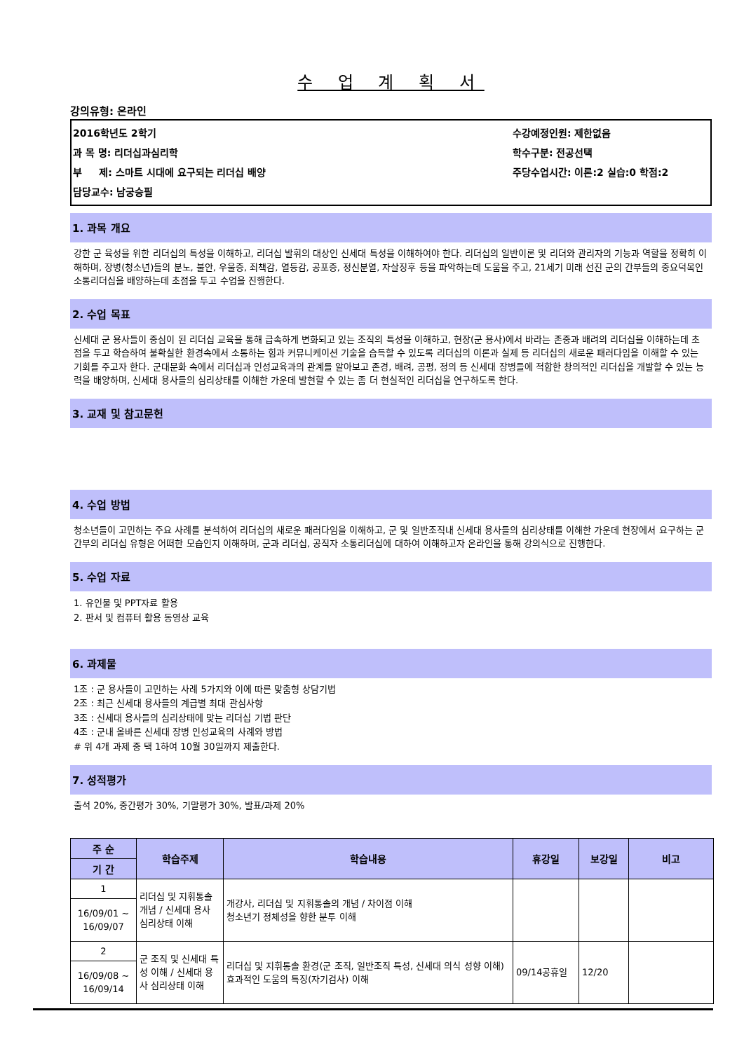수 업 계 획 서
강의유형: 온라인
2016학년도 2학기
과 목 명: 리더십과심리학
부 제: 스마트 시대에 요구되는 리더십 배양
담당교수: 남궁승필
수강예정인원: 제한없음
학수구분: 전공선택
주당수업시간: 이론:2 실습:0 학점:2
1. 과목 개요
강한 군 육성을 위한 리더십의 특성을 이해하고, 리더십 발휘의 대상인 신세대 특성을 이해하여야 한다. 리더십의 일반이론 및 리더와 관리자의 기능과 역할을 정확히 이해하며, 장병(청소년)들의 분노, 불안, 우울증, 죄책감, 열등감, 공포증, 정신분열, 자살징후 등을 파악하는데 도움을 주고, 21세기 미래 선진 군의 간부들의 중요덕목인 소통리더십을 배양하는데 초점을 두고 수업을 진행한다.
2. 수업 목표
신세대 군 용사들이 중심이 된 리더십 교육을 통해 급속하게 변화되고 있는 조직의 특성을 이해하고, 현장(군 용사)에서 바라는 존중과 배려의 리더십을 이해하는데 초점을 두고 학습하여 불확실한 환경속에서 소통하는 힘과 커뮤니케이션 기술을 습득할 수 있도록 리더십의 이론과 실제 등 리더십의 새로운 패러다임을 이해할 수 있는 기회를 주고자 한다. 군대문화 속에서 리더십과 인성교육과의 관계를 알아보고 존경, 배려, 공평, 정의 등 신세대 장병들에 적합한 창의적인 리더십을 개발할 수 있는 능력을 배양하며, 신세대 용사들의 심리상태를 이해한 가운데 발현할 수 있는 좀 더 현실적인 리더십을 연구하도록 한다.
3. 교재 및 참고문헌
4. 수업 방법
청소년들이 고민하는 주요 사례를 분석하여 리더십의 새로운 패러다임을 이해하고, 군 및 일반조직내 신세대 용사들의 심리상태를 이해한 가운데 현장에서 요구하는 군 간부의 리더십 유형은 어떠한 모습인지 이해하며, 군과 리더십, 공직자 소통리더십에 대하여 이해하고자 온라인을 통해 강의식으로 진행한다.
5. 수업 자료
1. 유인물 및 PPT자료 활용
2. 판서 및 컴퓨터 활용 동영상 교육
6. 과제물
1조 : 군 용사들이 고민하는 사례 5가지와 이에 따른 맞춤형 상담기법
2조 : 최근 신세대 용사들의 계급별 최대 관심사항
3조 : 신세대 용사들의 심리상태에 맞는 리더십 기법 판단
4조 : 군내 올바른 신세대 장병 인성교육의 사례와 방법
# 위 4개 과제 중 택 1하여 10월 30일까지 제출한다.
7. 성적평가
출석 20%, 중간평가 30%, 기말평가 30%, 발표/과제 20%
| 주 순 | 학습주제 | 학습내용 | 휴강일 | 보강일 | 비고 |
| --- | --- | --- | --- | --- | --- |
| 기 간 | | | | | |
| 1 | 리더십 및 지휘통솔 개념 / 신세대 용사 심리상태 이해 | 개강사, 리더십 및 지휘통솔의 개념 / 차이점 이해 청소년기 정체성을 향한 분투 이해 | | | |
| 16/09/01 ~ 16/09/07 | | | | | |
| 2 | 군 조직 및 신세대 특성 이해 / 신세대 용사 심리상태 이해 | 리더십 및 지휘통솔 환경(군 조직, 일반조직 특성, 신세대 의식 성향 이해) 효과적인 도움의 특징(자기검사) 이해 | 09/14공휴일 | 12/20 | |
| 16/09/08 ~ 16/09/14 | | | | | |